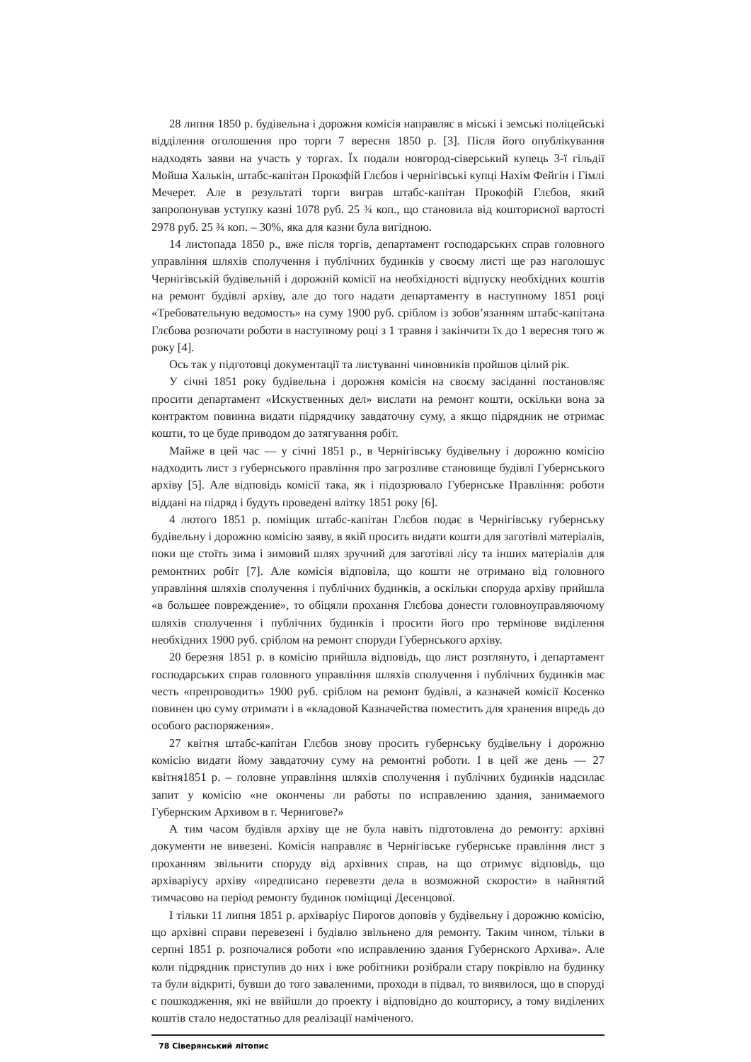28 липня 1850 р. будівельна і дорожня комісія направляє в міські і земські поліцейські відділення оголошення про торги 7 вересня 1850 р. [3]. Після його опублікування надходять заяви на участь у торгах. Їх подали новгород-сіверський купець 3-ї гільдії Мойша Халькін, штабс-капітан Прокофій Глєбов і чернігівські купці Нахім Фейгін і Гімлі Мечерет. Але в результаті торги виграв штабс-капітан Прокофій Глєбов, який запропонував уступку казні 1078 руб. 25 ¾ коп., що становила від кошторисної вартості 2978 руб. 25 ¾ коп. – 30%, яка для казни була вигідною.
14 листопада 1850 р., вже після торгів, департамент господарських справ головного управління шляхів сполучення і публічних будинків у своєму листі ще раз наголошує Чернігівській будівельній і дорожній комісії на необхідності відпуску необхідних коштів на ремонт будівлі архіву, але до того надати департаменту в наступному 1851 році «Требовательную ведомость» на суму 1900 руб. сріблом із зобов’язанням штабс-капітана Глєбова розпочати роботи в наступному році з 1 травня і закінчити їх до 1 вересня того ж року [4].
Ось так у підготовці документації та листуванні чиновників пройшов цілий рік.
У січні 1851 року будівельна і дорожня комісія на своєму засіданні постановляє просити департамент «Искуственных дел» вислати на ремонт кошти, оскільки вона за контрактом повинна видати підрядчику завдаточну суму, а якщо підрядник не отримає кошти, то це буде приводом до затягування робіт.
Майже в цей час — у січні 1851 р., в Чернігівську будівельну і дорожню комісію надходить лист з губернського правління про загрозливе становище будівлі Губернського архіву [5]. Але відповідь комісії така, як і підозрювало Губернське Правління: роботи віддані на підряд і будуть проведені влітку 1851 року [6].
4 лютого 1851 р. поміщик штабс-капітан Глєбов подає в Чернігівську губернську будівельну і дорожню комісію заяву, в якій просить видати кошти для заготівлі матеріалів, поки ще стоїть зима і зимовий шлях зручний для заготівлі лісу та інших матеріалів для ремонтних робіт [7]. Але комісія відповіла, що кошти не отримано від головного управління шляхів сполучення і публічних будинків, а оскільки споруда архіву прийшла «в большее повреждение», то обіцяли прохання Глєбова донести головноуправляючому шляхів сполучення і публічних будинків і просити його про термінове виділення необхідних 1900 руб. сріблом на ремонт споруди Губернського архіву.
20 березня 1851 р. в комісію прийшла відповідь, що лист розглянуто, і департамент господарських справ головного управління шляхів сполучення і публічних будинків має честь «препроводить» 1900 руб. сріблом на ремонт будівлі, а казначей комісії Косенко повинен цю суму отримати і в «кладовой Казначейства поместить для хранения впредь до особого распоряжения».
27 квітня штабс-капітан Глєбов знову просить губернську будівельну і дорожню комісію видати йому завдаточну суму на ремонтні роботи. І в цей же день — 27 квітня1851 р. – головне управління шляхів сполучення і публічних будинків надсилає запит у комісію «не окончены ли работы по исправлению здания, занимаемого Губернским Архивом в г. Чернигове?»
А тим часом будівля архіву ще не була навіть підготовлена до ремонту: архівні документи не вивезені. Комісія направляє в Чернігівське губернське правління лист з проханням звільнити споруду від архівних справ, на що отримує відповідь, що архіваріусу архіву «предписано перевезти дела в возможной скорости» в найнятий тимчасово на період ремонту будинок поміщиці Десенцової.
І тільки 11 липня 1851 р. архіваріус Пирогов доповів у будівельну і дорожню комісію, що архівні справи перевезені і будівлю звільнено для ремонту. Таким чином, тільки в серпні 1851 р. розпочалися роботи «по исправлению здания Губернского Архива». Але коли підрядник приступив до них і вже робітники розібрали стару покрівлю на будинку та були відкриті, бувши до того заваленими, проходи в підвал, то виявилося, що в споруді є пошкодження, які не ввійшли до проекту і відповідно до кошторису, а тому виділених коштів стало недостатньо для реалізації наміченого.
78 Сіверянський літопис